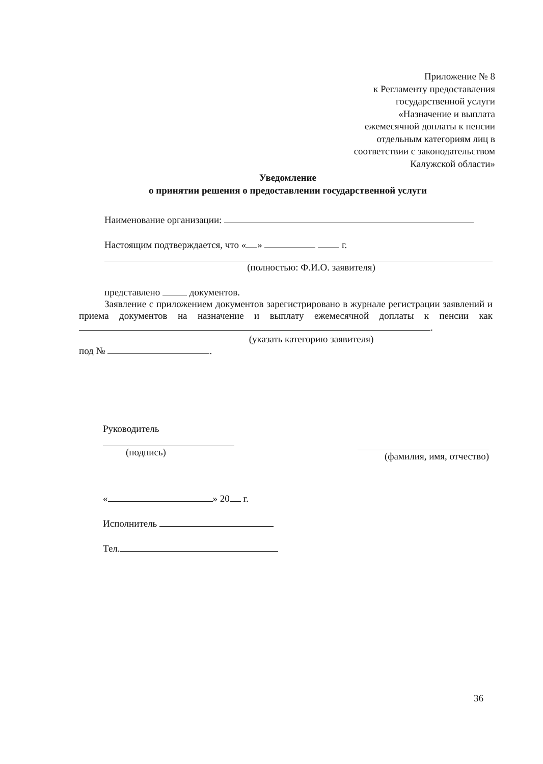Приложение № 8
к Регламенту предоставления
государственной услуги
«Назначение и выплата
ежемесячной доплаты к пенсии
отдельным категориям лиц в
соответствии с законодательством
Калужской области»
Уведомление
о принятии решения о предоставлении государственной услуги
Наименование организации:
Настоящим подтверждается, что « » г.
(полностью: Ф.И.О. заявителя)
представлено документов.
Заявление с приложением документов зарегистрировано в журнале регистрации заявлений и приема документов на назначение и выплату ежемесячной доплаты к пенсии как .
(указать категорию заявителя)
под № .
Руководитель
(подпись)
(фамилия, имя, отчество)
« » 20 г.
Исполнитель
Тел.
36